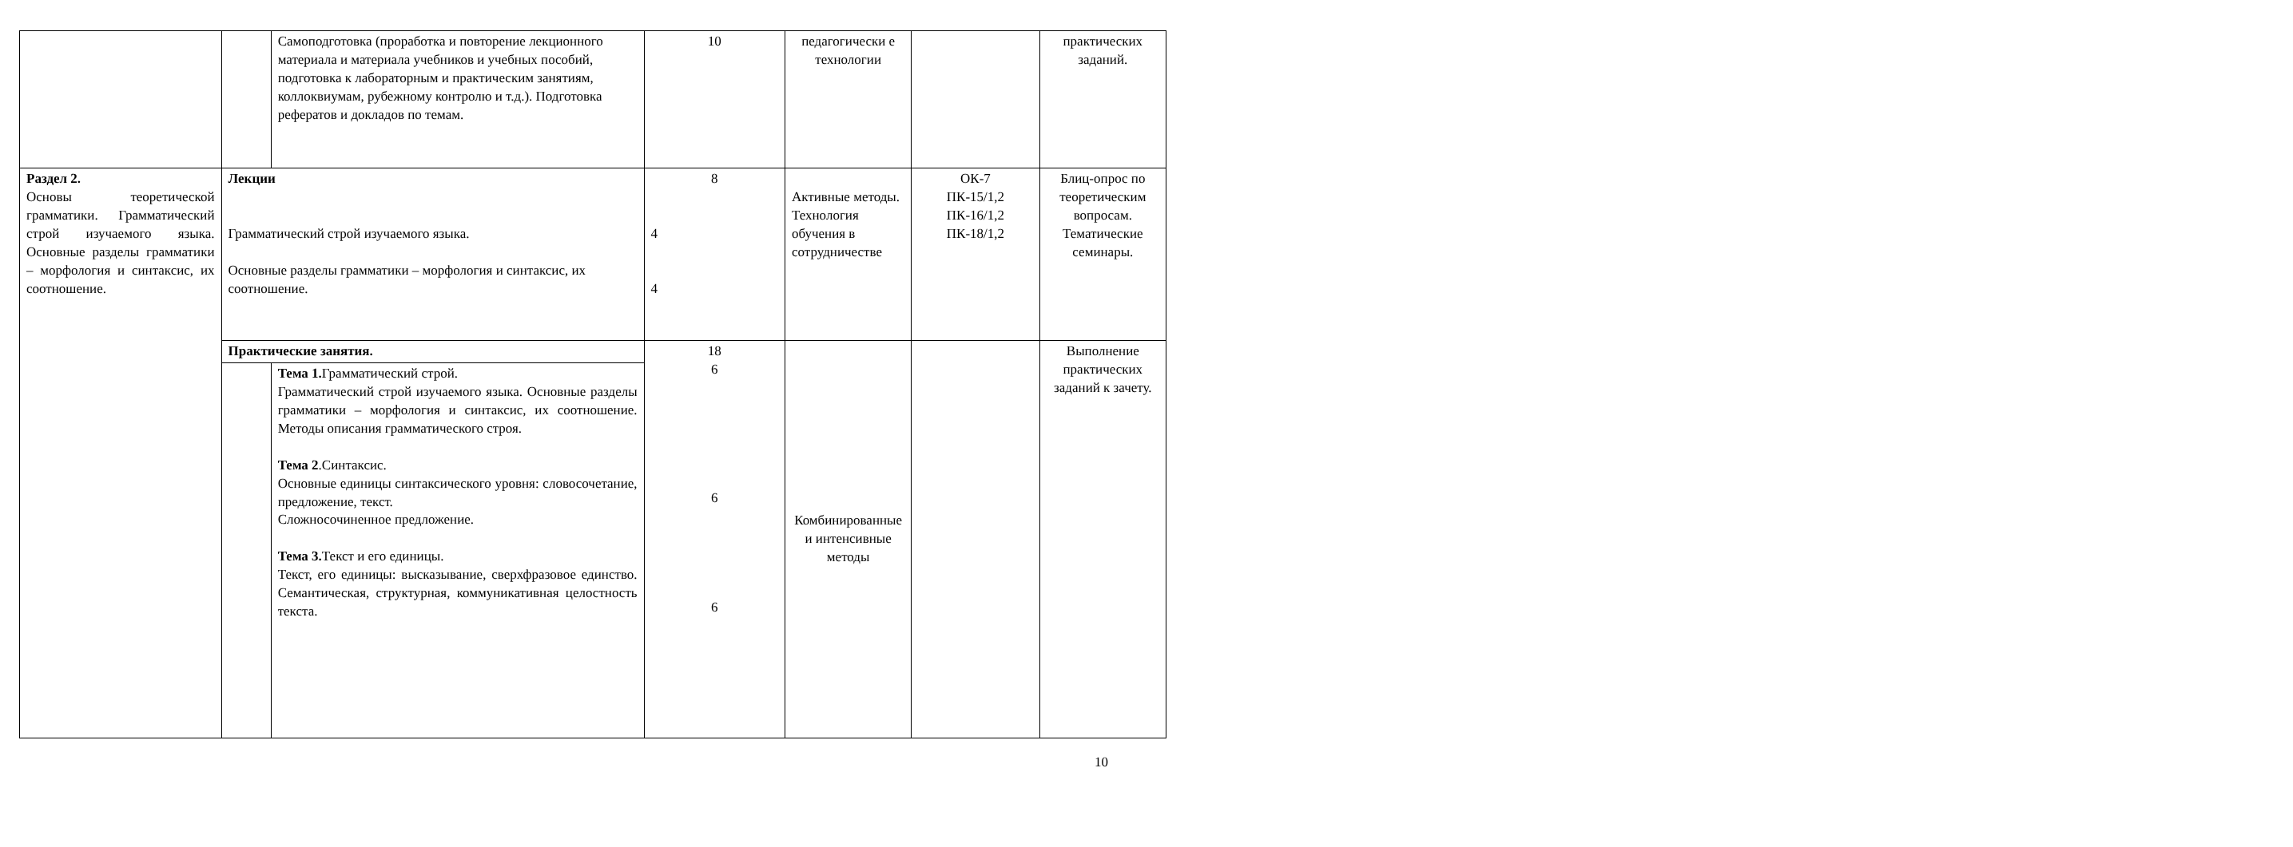| | | Самоподготовка (проработка и повторение лекционного материала и материала учебников и учебных пособий, подготовка к лабораторным и практическим занятиям, коллоквиумам, рубежному контролю и т.д.). Подготовка рефератов и докладов по темам. | 10 | педагогически е технологии | | практических заданий. |
| Раздел 2. Основы теоретической грамматики. Грамматический строй изучаемого языка. Основные разделы грамматики – морфология и синтаксис, их соотношение. | Лекции Грамматический строй изучаемого языка. Основные разделы грамматики – морфология и синтаксис, их соотношение. | | 8 4 4 | Активные методы. Технология обучения в сотрудничестве | ОК-7 ПК-15/1,2 ПК-16/1,2 ПК-18/1,2 | Блиц-опрос по теоретическим вопросам. Тематические семинары. |
| | Практические занятия. | | 18 6 6 6 | Комбинированные и интенсивные методы | | Выполнение практических заданий к зачету. |
| | | Тема 1. Грамматический строй. Грамматический строй изучаемого языка. Основные разделы грамматики – морфология и синтаксис, их соотношение. Методы описания грамматического строя. Тема 2 .Синтаксис. Основные единицы синтаксического уровня: словосочетание, предложение, текст. Сложносочиненное предложение. Тема 3. Текст и его единицы. Текст, его единицы: высказывание, сверхфразовое единство. Семантическая, структурная, коммуникативная целостность текста. | | | | |
10